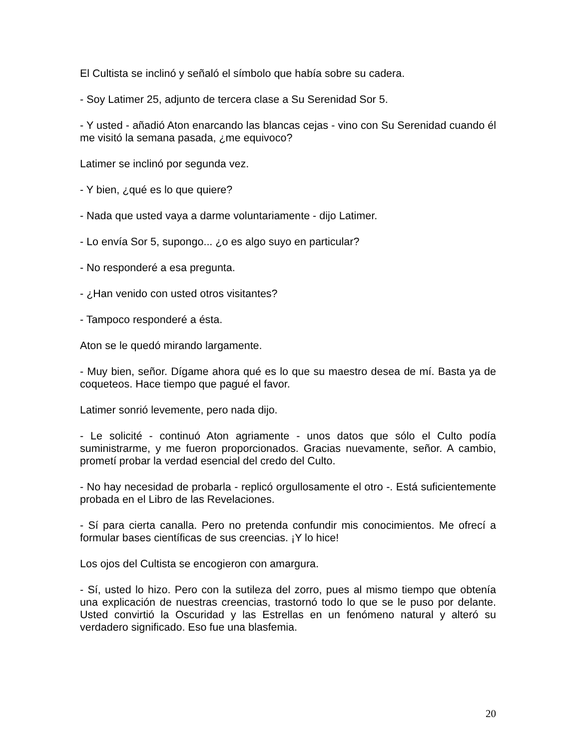El Cultista se inclinó y señaló el símbolo que había sobre su cadera.
- Soy Latimer 25, adjunto de tercera clase a Su Serenidad Sor 5.
- Y usted - añadió Aton enarcando las blancas cejas - vino con Su Serenidad cuando él me visitó la semana pasada, ¿me equivoco?
Latimer se inclinó por segunda vez.
- Y bien, ¿qué es lo que quiere?
- Nada que usted vaya a darme voluntariamente - dijo Latimer.
- Lo envía Sor 5, supongo... ¿o es algo suyo en particular?
- No responderé a esa pregunta.
- ¿Han venido con usted otros visitantes?
- Tampoco responderé a ésta.
Aton se le quedó mirando largamente.
- Muy bien, señor. Dígame ahora qué es lo que su maestro desea de mí. Basta ya de coqueteos. Hace tiempo que pagué el favor.
Latimer sonrió levemente, pero nada dijo.
- Le solicité - continuó Aton agriamente - unos datos que sólo el Culto podía suministrarme, y me fueron proporcionados. Gracias nuevamente, señor. A cambio, prometí probar la verdad esencial del credo del Culto.
- No hay necesidad de probarla - replicó orgullosamente el otro -. Está suficientemente probada en el Libro de las Revelaciones.
- Sí para cierta canalla. Pero no pretenda confundir mis conocimientos. Me ofrecí a formular bases científicas de sus creencias. ¡Y lo hice!
Los ojos del Cultista se encogieron con amargura.
- Sí, usted lo hizo. Pero con la sutileza del zorro, pues al mismo tiempo que obtenía una explicación de nuestras creencias, trastornó todo lo que se le puso por delante. Usted convirtió la Oscuridad y las Estrellas en un fenómeno natural y alteró su verdadero significado. Eso fue una blasfemia.
20